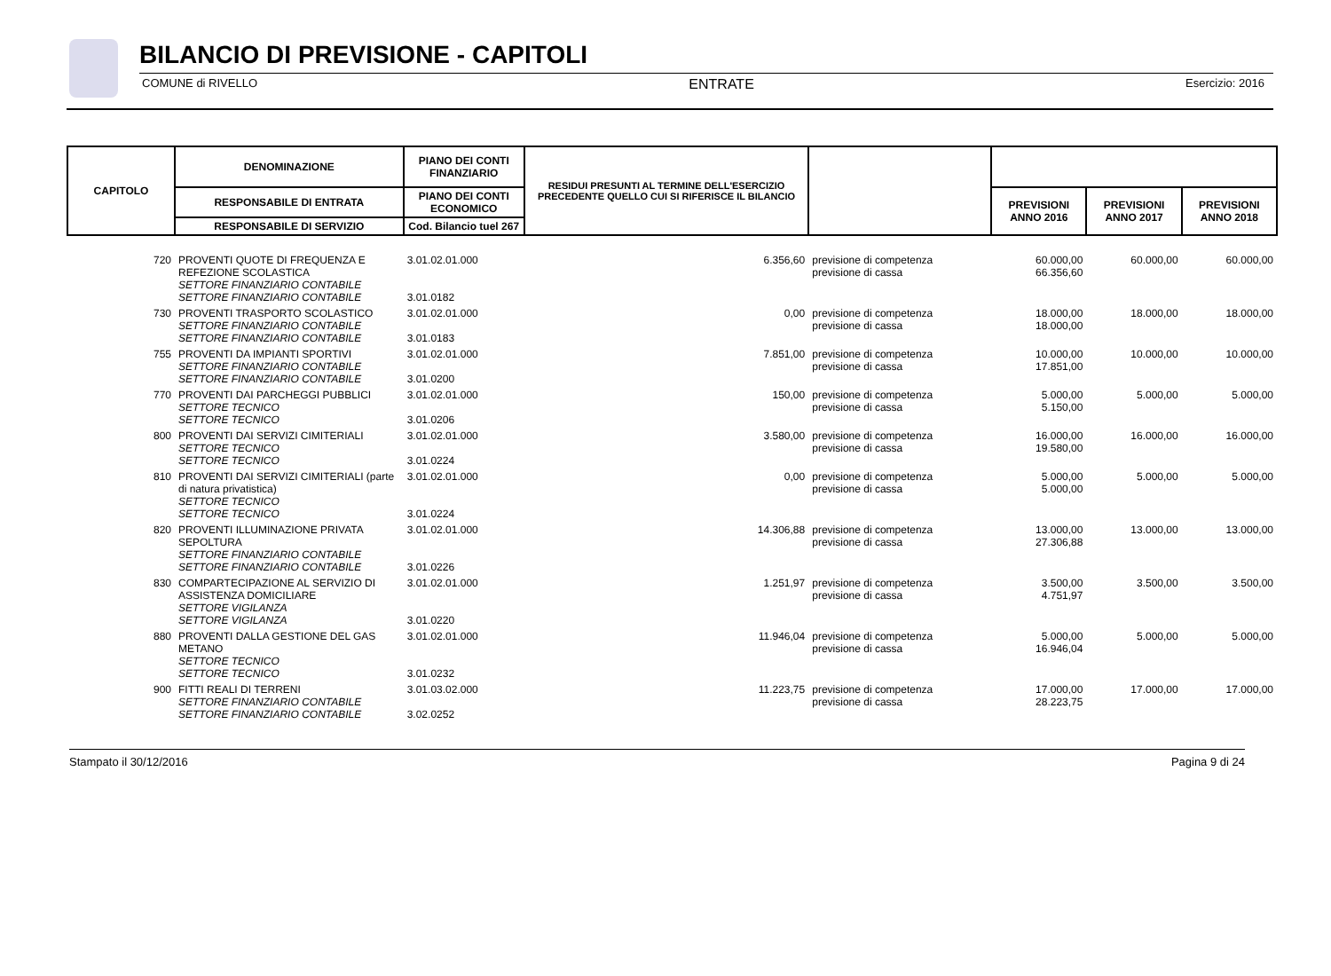BILANCIO DI PREVISIONE - CAPITOLI
COMUNE di RIVELLO ENTRATE Esercizio: 2016
| CAPITOLO | DENOMINAZIONE | PIANO DEI CONTI FINANZIARIO | RESIDUI PRESUNTI AL TERMINE DELL'ESERCIZIO PRECEDENTE QUELLO CUI SI RIFERISCE IL BILANCIO | | | | |
| --- | --- | --- | --- | --- | --- | --- | --- |
| | RESPONSABILE DI ENTRATA | PIANO DEI CONTI ECONOMICO | | | PREVISIONI ANNO 2016 | PREVISIONI ANNO 2017 | PREVISIONI ANNO 2018 |
| | RESPONSABILE DI SERVIZIO | Cod. Bilancio tuel 267 | | | | | |
| 720 | PROVENTI QUOTE DI FREQUENZA E REFEZIONE SCOLASTICA SETTORE FINANZIARIO CONTABILE SETTORE FINANZIARIO CONTABILE | 3.01.02.01.000 3.01.0182 | 6.356,60 | previsione di competenza previsione di cassa | 60.000,00 66.356,60 | 60.000,00 | 60.000,00 |
| 730 | PROVENTI TRASPORTO SCOLASTICO SETTORE FINANZIARIO CONTABILE SETTORE FINANZIARIO CONTABILE | 3.01.02.01.000 3.01.0183 | 0,00 | previsione di competenza previsione di cassa | 18.000,00 18.000,00 | 18.000,00 | 18.000,00 |
| 755 | PROVENTI DA IMPIANTI SPORTIVI SETTORE FINANZIARIO CONTABILE SETTORE FINANZIARIO CONTABILE | 3.01.02.01.000 3.01.0200 | 7.851,00 | previsione di competenza previsione di cassa | 10.000,00 17.851,00 | 10.000,00 | 10.000,00 |
| 770 | PROVENTI DAI PARCHEGGI PUBBLICI SETTORE TECNICO SETTORE TECNICO | 3.01.02.01.000 3.01.0206 | 150,00 | previsione di competenza previsione di cassa | 5.000,00 5.150,00 | 5.000,00 | 5.000,00 |
| 800 | PROVENTI DAI SERVIZI CIMITERIALI SETTORE TECNICO SETTORE TECNICO | 3.01.02.01.000 3.01.0224 | 3.580,00 | previsione di competenza previsione di cassa | 16.000,00 19.580,00 | 16.000,00 | 16.000,00 |
| 810 | PROVENTI DAI SERVIZI CIMITERIALI (parte di natura privatistica) SETTORE TECNICO SETTORE TECNICO | 3.01.02.01.000 3.01.0224 | 0,00 | previsione di competenza previsione di cassa | 5.000,00 5.000,00 | 5.000,00 | 5.000,00 |
| 820 | PROVENTI ILLUMINAZIONE PRIVATA SEPOLTURA SETTORE FINANZIARIO CONTABILE SETTORE FINANZIARIO CONTABILE | 3.01.02.01.000 3.01.0226 | 14.306,88 | previsione di competenza previsione di cassa | 13.000,00 27.306,88 | 13.000,00 | 13.000,00 |
| 830 | COMPARTECIPAZIONE AL SERVIZIO DI ASSISTENZA DOMICILIARE SETTORE VIGILANZA SETTORE VIGILANZA | 3.01.02.01.000 3.01.0220 | 1.251,97 | previsione di competenza previsione di cassa | 3.500,00 4.751,97 | 3.500,00 | 3.500,00 |
| 880 | PROVENTI DALLA GESTIONE DEL GAS METANO SETTORE TECNICO SETTORE TECNICO | 3.01.02.01.000 3.01.0232 | 11.946,04 | previsione di competenza previsione di cassa | 5.000,00 16.946,04 | 5.000,00 | 5.000,00 |
| 900 | FITTI REALI DI TERRENI SETTORE FINANZIARIO CONTABILE SETTORE FINANZIARIO CONTABILE | 3.01.03.02.000 3.02.0252 | 11.223,75 | previsione di competenza previsione di cassa | 17.000,00 28.223,75 | 17.000,00 | 17.000,00 |
Stampato il 30/12/2016 Pagina 9 di 24